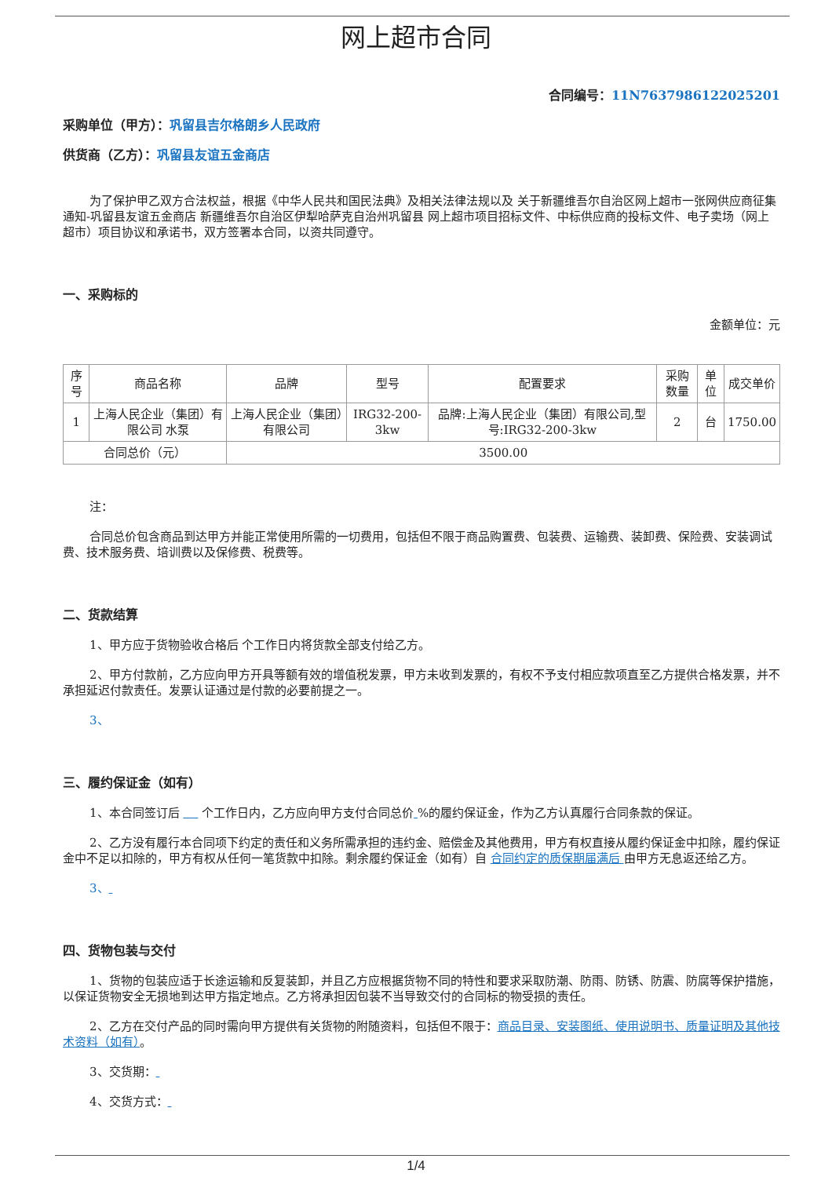网上超市合同
合同编号：11N7637986122025201
采购单位（甲方）：巩留县吉尔格朗乡人民政府
供货商（乙方）：巩留县友谊五金商店
为了保护甲乙双方合法权益，根据《中华人民共和国民法典》及相关法律法规以及 关于新疆维吾尔自治区网上超市一张网供应商征集通知-巩留县友谊五金商店 新疆维吾尔自治区伊犁哈萨克自治州巩留县 网上超市项目招标文件、中标供应商的投标文件、电子卖场（网上超市）项目协议和承诺书，双方签署本合同，以资共同遵守。
一、采购标的
金额单位：元
| 序号 | 商品名称 | 品牌 | 型号 | 配置要求 | 采购数量 | 单位 | 成交单价 |
| --- | --- | --- | --- | --- | --- | --- | --- |
| 1 | 上海人民企业（集团）有限公司 水泵 | 上海人民企业（集团）有限公司 | IRG32-200-3kw | 品牌:上海人民企业（集团）有限公司,型号:IRG32-200-3kw | 2 | 台 | 1750.00 |
| 合同总价（元） | | 3500.00 | | | | | |
注：
合同总价包含商品到达甲方并能正常使用所需的一切费用，包括但不限于商品购置费、包装费、运输费、装卸费、保险费、安装调试费、技术服务费、培训费以及保修费、税费等。
二、货款结算
1、甲方应于货物验收合格后 个工作日内将货款全部支付给乙方。
2、甲方付款前，乙方应向甲方开具等额有效的增值税发票，甲方未收到发票的，有权不予支付相应款项直至乙方提供合格发票，并不承担延迟付款责任。发票认证通过是付款的必要前提之一。
3、
三、履约保证金（如有）
1、本合同签订后 个工作日内，乙方应向甲方支付合同总价 %的履约保证金，作为乙方认真履行合同条款的保证。
2、乙方没有履行本合同项下约定的责任和义务所需承担的违约金、赔偿金及其他费用，甲方有权直接从履约保证金中扣除，履约保证金中不足以扣除的，甲方有权从任何一笔货款中扣除。剩余履约保证金（如有）自 合同约定的质保期届满后 由甲方无息返还给乙方。
3、
四、货物包装与交付
1、货物的包装应适于长途运输和反复装卸，并且乙方应根据货物不同的特性和要求采取防潮、防雨、防锈、防震、防腐等保护措施，以保证货物安全无损地到达甲方指定地点。乙方将承担因包装不当导致交付的合同标的物受损的责任。
2、乙方在交付产品的同时需向甲方提供有关货物的附随资料，包括但不限于：商品目录、安装图纸、使用说明书、质量证明及其他技术资料（如有）。
3、交货期：
4、交货方式：
1/4